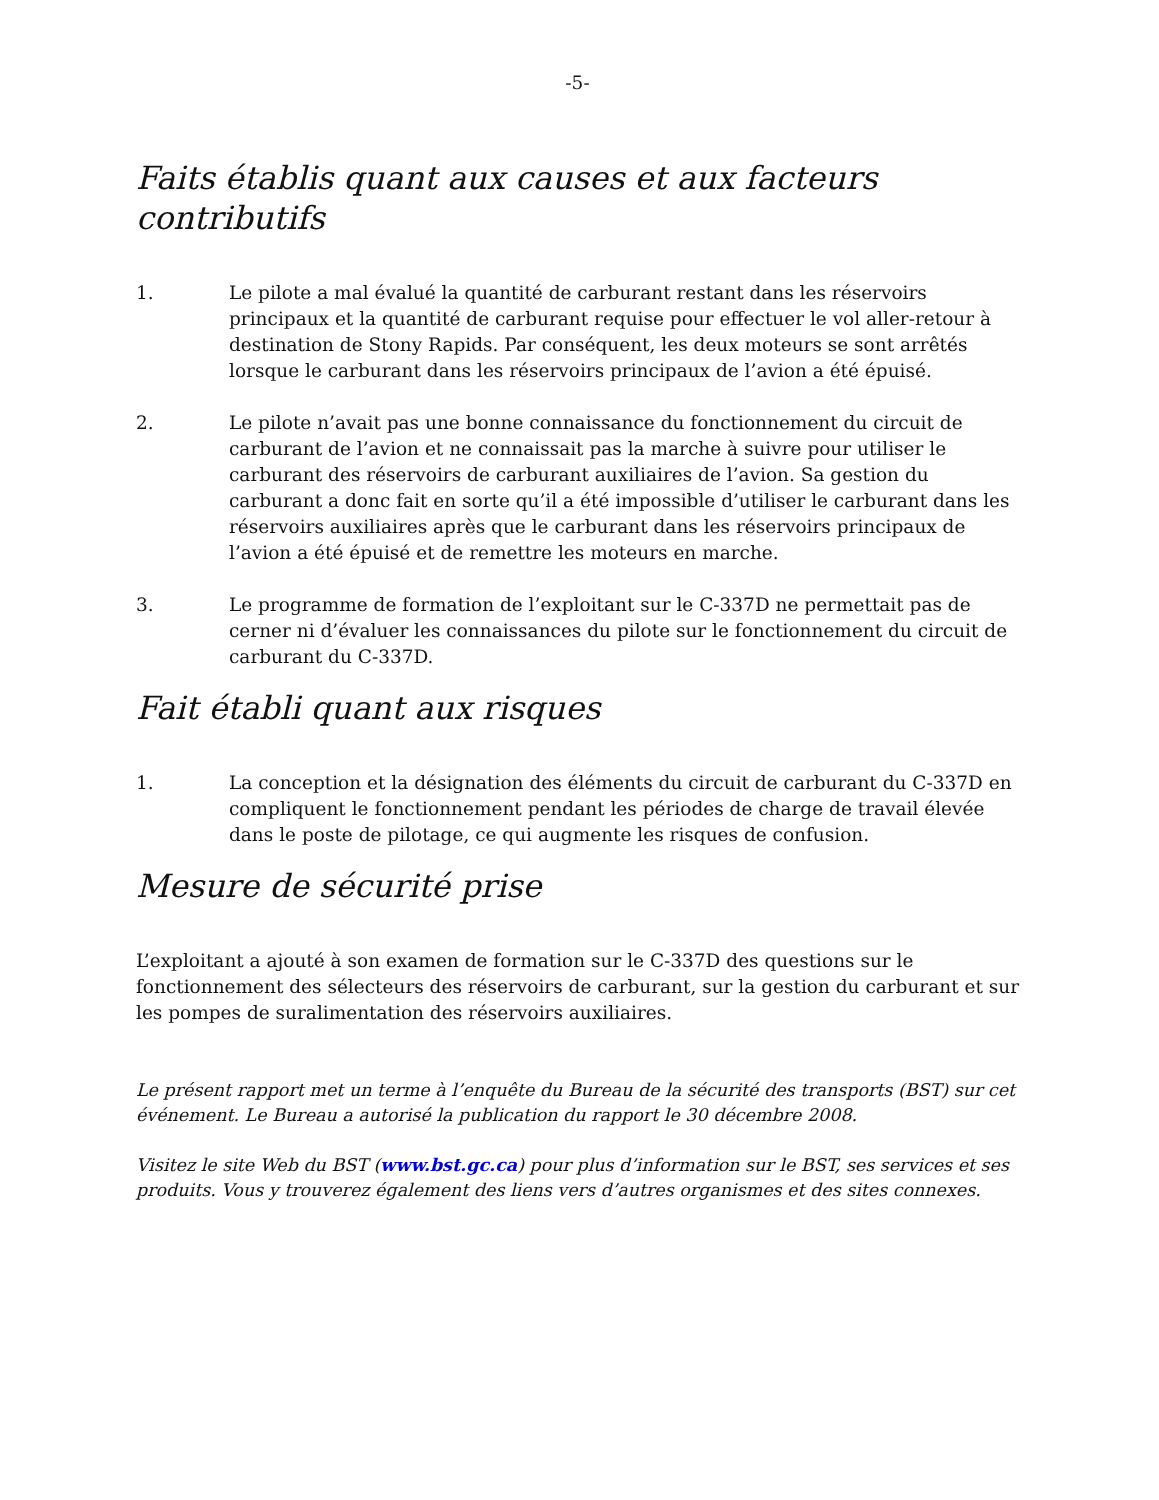-5-
Faits établis quant aux causes et aux facteurs contributifs
1. Le pilote a mal évalué la quantité de carburant restant dans les réservoirs principaux et la quantité de carburant requise pour effectuer le vol aller-retour à destination de Stony Rapids. Par conséquent, les deux moteurs se sont arrêtés lorsque le carburant dans les réservoirs principaux de l’avion a été épuisé.
2. Le pilote n’avait pas une bonne connaissance du fonctionnement du circuit de carburant de l’avion et ne connaissait pas la marche à suivre pour utiliser le carburant des réservoirs de carburant auxiliaires de l’avion. Sa gestion du carburant a donc fait en sorte qu’il a été impossible d’utiliser le carburant dans les réservoirs auxiliaires après que le carburant dans les réservoirs principaux de l’avion a été épuisé et de remettre les moteurs en marche.
3. Le programme de formation de l’exploitant sur le C-337D ne permettait pas de cerner ni d’évaluer les connaissances du pilote sur le fonctionnement du circuit de carburant du C-337D.
Fait établi quant aux risques
1. La conception et la désignation des éléments du circuit de carburant du C-337D en compliquent le fonctionnement pendant les périodes de charge de travail élevée dans le poste de pilotage, ce qui augmente les risques de confusion.
Mesure de sécurité prise
L’exploitant a ajouté à son examen de formation sur le C-337D des questions sur le fonctionnement des sélecteurs des réservoirs de carburant, sur la gestion du carburant et sur les pompes de suralimentation des réservoirs auxiliaires.
Le présent rapport met un terme à l’enquête du Bureau de la sécurité des transports (BST) sur cet événement. Le Bureau a autorisé la publication du rapport le 30 décembre 2008.
Visitez le site Web du BST (www.bst.gc.ca) pour plus d’information sur le BST, ses services et ses produits. Vous y trouverez également des liens vers d’autres organismes et des sites connexes.